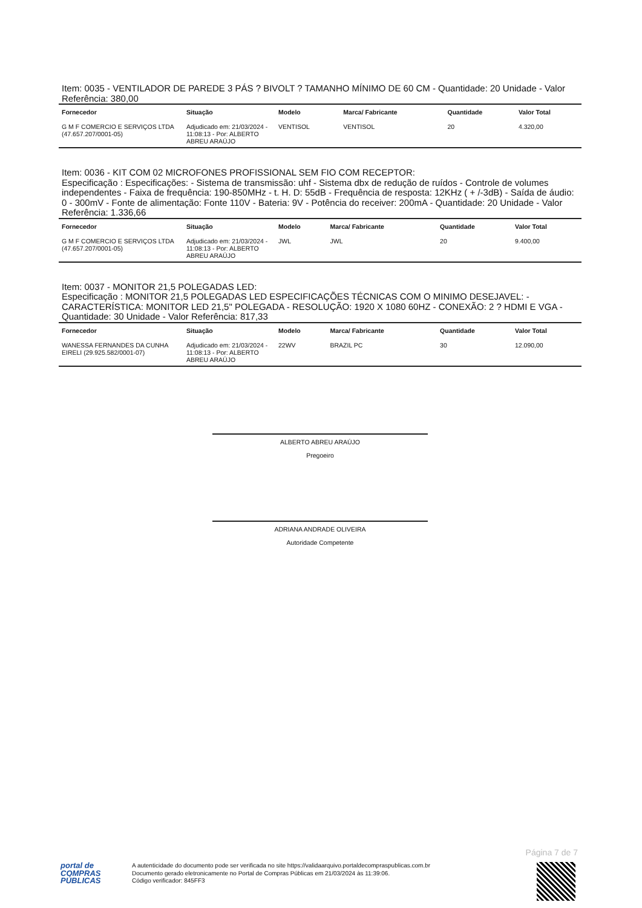Item: 0035 - VENTILADOR DE PAREDE 3 PÁS ? BIVOLT ? TAMANHO MÍNIMO DE 60 CM - Quantidade: 20 Unidade - Valor Referência: 380,00
| Fornecedor | Situação | Modelo | Marca/ Fabricante | Quantidade | Valor Total |
| --- | --- | --- | --- | --- | --- |
| G M F COMERCIO E SERVIÇOS LTDA (47.657.207/0001-05) | Adjudicado em: 21/03/2024 - 11:08:13 - Por: ALBERTO ABREU ARAÚJO | VENTISOL | VENTISOL | 20 | 4.320,00 |
Item: 0036 - KIT COM 02 MICROFONES PROFISSIONAL SEM FIO COM RECEPTOR:
Especificação : Especificações: - Sistema de transmissão: uhf - Sistema dbx de redução de ruídos - Controle de volumes independentes - Faixa de frequência: 190-850MHz - t. H. D: 55dB - Frequência de resposta: 12KHz ( + /-3dB) - Saída de áudio: 0 - 300mV - Fonte de alimentação: Fonte 110V - Bateria: 9V - Potência do receiver: 200mA - Quantidade: 20 Unidade - Valor Referência: 1.336,66
| Fornecedor | Situação | Modelo | Marca/ Fabricante | Quantidade | Valor Total |
| --- | --- | --- | --- | --- | --- |
| G M F COMERCIO E SERVIÇOS LTDA (47.657.207/0001-05) | Adjudicado em: 21/03/2024 - 11:08:13 - Por: ALBERTO ABREU ARAÚJO | JWL | JWL | 20 | 9.400,00 |
Item: 0037 - MONITOR 21,5 POLEGADAS LED:
Especificação : MONITOR 21,5 POLEGADAS LED ESPECIFICAÇÕES TÉCNICAS COM O MINIMO DESEJAVEL: - CARACTERÍSTICA: MONITOR LED 21,5" POLEGADA - RESOLUÇÃO: 1920 X 1080 60HZ - CONEXÃO: 2 ? HDMI E VGA - Quantidade: 30 Unidade - Valor Referência: 817,33
| Fornecedor | Situação | Modelo | Marca/ Fabricante | Quantidade | Valor Total |
| --- | --- | --- | --- | --- | --- |
| WANESSA FERNANDES DA CUNHA EIRELI (29.925.582/0001-07) | Adjudicado em: 21/03/2024 - 11:08:13 - Por: ALBERTO ABREU ARAÚJO | 22WV | BRAZIL PC | 30 | 12.090,00 |
ALBERTO ABREU ARAÚJO
Pregoeiro
ADRIANA ANDRADE OLIVEIRA
Autoridade Competente
Página 7 de 7
portal de
COMPRAS
PÚBLICAS
A autenticidade do documento pode ser verificada no site https://validaarquivo.portaldecompraspublicas.com.br
Documento gerado eletronicamente no Portal de Compras Públicas em 21/03/2024 às 11:39:06.
Código verificador: 845FF3